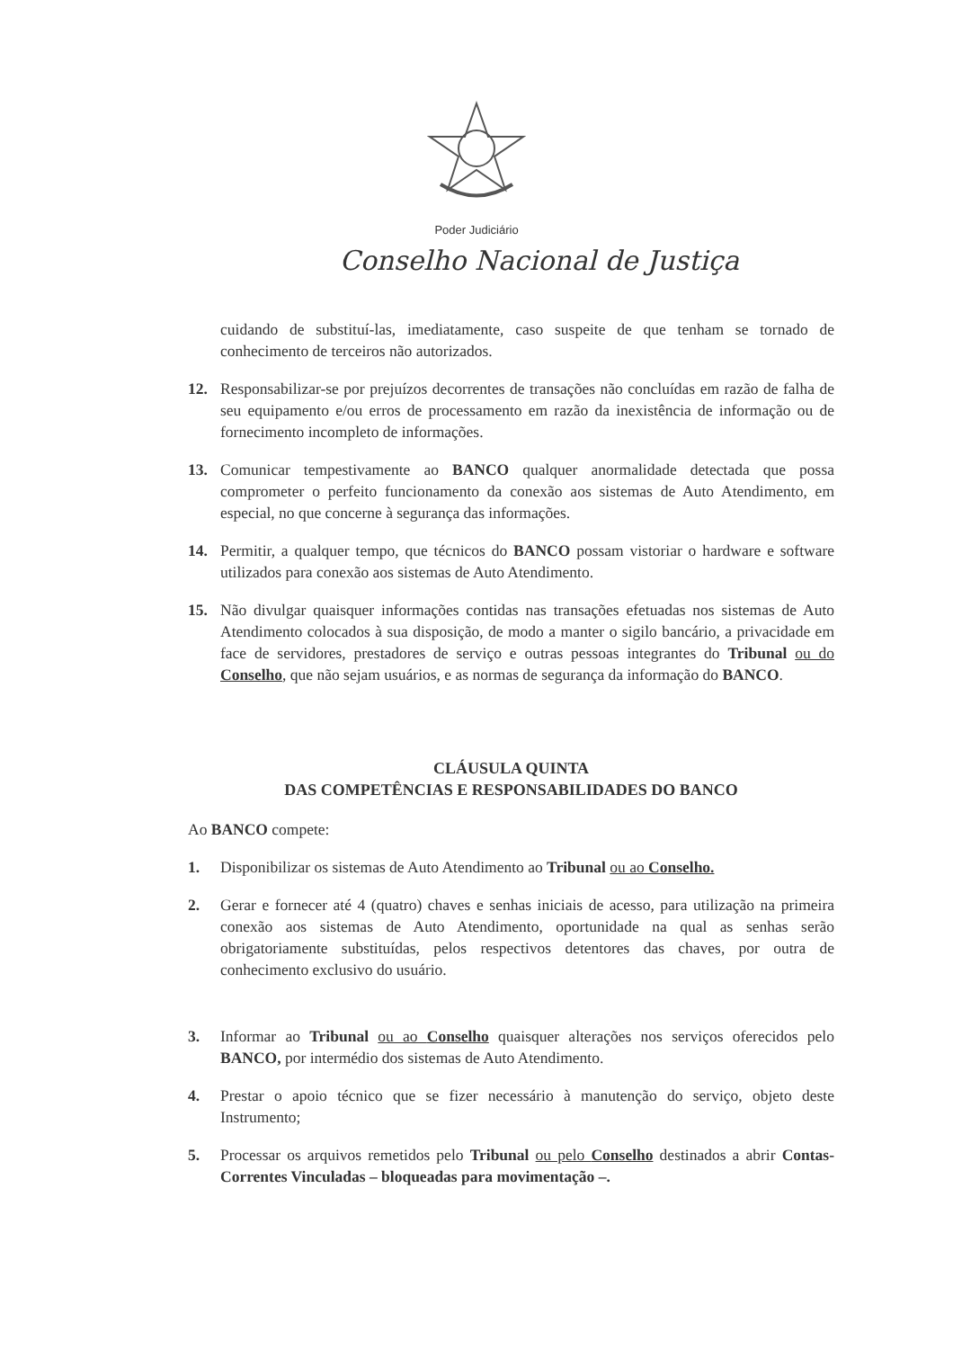Poder Judiciário
Conselho Nacional de Justiça
cuidando de substituí-las, imediatamente, caso suspeite de que tenham se tornado de conhecimento de terceiros não autorizados.
12. Responsabilizar-se por prejuízos decorrentes de transações não concluídas em razão de falha de seu equipamento e/ou erros de processamento em razão da inexistência de informação ou de fornecimento incompleto de informações.
13. Comunicar tempestivamente ao BANCO qualquer anormalidade detectada que possa comprometer o perfeito funcionamento da conexão aos sistemas de Auto Atendimento, em especial, no que concerne à segurança das informações.
14. Permitir, a qualquer tempo, que técnicos do BANCO possam vistoriar o hardware e software utilizados para conexão aos sistemas de Auto Atendimento.
15. Não divulgar quaisquer informações contidas nas transações efetuadas nos sistemas de Auto Atendimento colocados à sua disposição, de modo a manter o sigilo bancário, a privacidade em face de servidores, prestadores de serviço e outras pessoas integrantes do Tribunal ou do Conselho, que não sejam usuários, e as normas de segurança da informação do BANCO.
CLÁUSULA QUINTA
DAS COMPETÊNCIAS E RESPONSABILIDADES DO BANCO
Ao BANCO compete:
1. Disponibilizar os sistemas de Auto Atendimento ao Tribunal ou ao Conselho.
2. Gerar e fornecer até 4 (quatro) chaves e senhas iniciais de acesso, para utilização na primeira conexão aos sistemas de Auto Atendimento, oportunidade na qual as senhas serão obrigatoriamente substituídas, pelos respectivos detentores das chaves, por outra de conhecimento exclusivo do usuário.
3. Informar ao Tribunal ou ao Conselho quaisquer alterações nos serviços oferecidos pelo BANCO, por intermédio dos sistemas de Auto Atendimento.
4. Prestar o apoio técnico que se fizer necessário à manutenção do serviço, objeto deste Instrumento;
5. Processar os arquivos remetidos pelo Tribunal ou pelo Conselho destinados a abrir Contas-Correntes Vinculadas – bloqueadas para movimentação –.